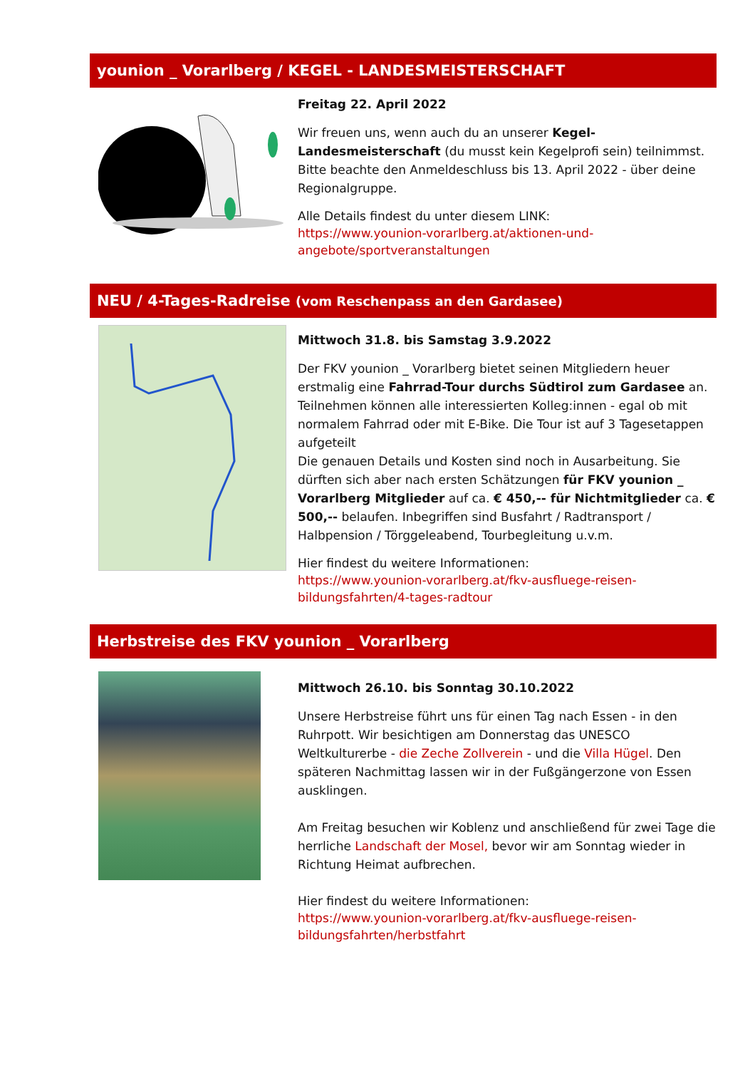younion _ Vorarlberg / KEGEL - LANDESMEISTERSCHAFT
Freitag 22. April 2022
Wir freuen uns, wenn auch du an unserer Kegel-Landesmeisterschaft (du musst kein Kegelprofi sein) teilnimmst. Bitte beachte den Anmeldeschluss bis 13. April 2022 - über deine Regionalgruppe.
Alle Details findest du unter diesem LINK:
https://www.younion-vorarlberg.at/aktionen-und-angebote/sportveranstaltungen
NEU / 4-Tages-Radreise (vom Reschenpass an den Gardasee)
Mittwoch 31.8. bis Samstag 3.9.2022
Der FKV younion _ Vorarlberg bietet seinen Mitgliedern heuer erstmalig eine Fahrrad-Tour durchs Südtirol zum Gardasee an. Teilnehmen können alle interessierten Kolleg:innen - egal ob mit normalem Fahrrad oder mit E-Bike. Die Tour ist auf 3 Tagesetappen aufgeteilt
Die genauen Details und Kosten sind noch in Ausarbeitung. Sie dürften sich aber nach ersten Schätzungen für FKV younion _ Vorarlberg Mitglieder auf ca. € 450,-- für Nichtmitglieder ca. € 500,-- belaufen. Inbegriffen sind Busfahrt / Radtransport / Halbpension / Törggeleabend, Tourbegleitung u.v.m.
Hier findest du weitere Informationen:
https://www.younion-vorarlberg.at/fkv-ausfluege-reisen-bildungsfahrten/4-tages-radtour
Herbstreise des FKV younion _ Vorarlberg
Mittwoch 26.10. bis Sonntag 30.10.2022
Unsere Herbstreise führt uns für einen Tag nach Essen - in den Ruhrpott. Wir besichtigen am Donnerstag das UNESCO Weltkulturerbe - die Zeche Zollverein - und die Villa Hügel. Den späteren Nachmittag lassen wir in der Fußgängerzone von Essen ausklingen.
Am Freitag besuchen wir Koblenz und anschließend für zwei Tage die herrliche Landschaft der Mosel, bevor wir am Sonntag wieder in Richtung Heimat aufbrechen.
Hier findest du weitere Informationen:
https://www.younion-vorarlberg.at/fkv-ausfluege-reisen-bildungsfahrten/herbstfahrt